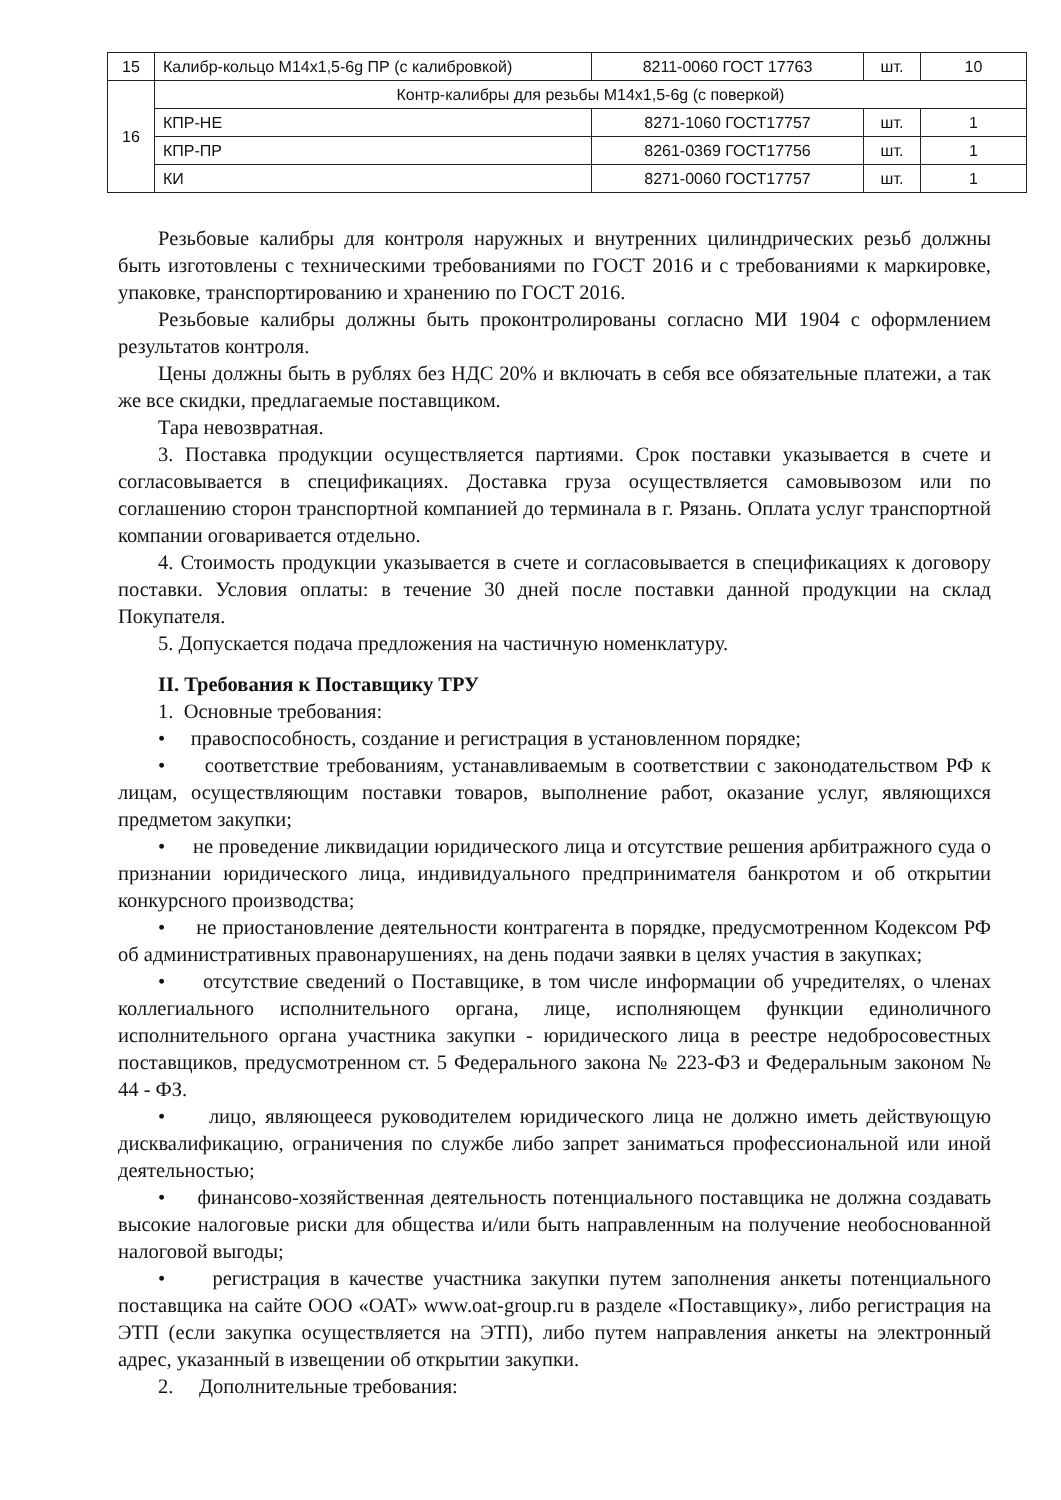| 15 | Калибр-кольцо М14х1,5-6g ПР (с калибровкой) | 8211-0060 ГОСТ 17763 | шт. | 10 |
| 16 | Контр-калибры для резьбы М14х1,5-6g (с поверкой) | | | |
| | КПР-НЕ | 8271-1060 ГОСТ17757 | шт. | 1 |
| | КПР-ПР | 8261-0369 ГОСТ17756 | шт. | 1 |
| | КИ | 8271-0060 ГОСТ17757 | шт. | 1 |
Резьбовые калибры для контроля наружных и внутренних цилиндрических резьб должны быть изготовлены с техническими требованиями по ГОСТ 2016 и с требованиями к маркировке, упаковке, транспортированию и хранению по ГОСТ 2016.
Резьбовые калибры должны быть проконтролированы согласно МИ 1904 с оформлением результатов контроля.
Цены должны быть в рублях без НДС 20% и включать в себя все обязательные платежи, а так же все скидки, предлагаемые поставщиком.
Тара невозвратная.
3. Поставка продукции осуществляется партиями. Срок поставки указывается в счете и согласовывается в спецификациях. Доставка груза осуществляется самовывозом или по соглашению сторон транспортной компанией до терминала в г. Рязань. Оплата услуг транспортной компании оговаривается отдельно.
4. Стоимость продукции указывается в счете и согласовывается в спецификациях к договору поставки. Условия оплаты: в течение 30 дней после поставки данной продукции на склад Покупателя.
5. Допускается подача предложения на частичную номенклатуру.
II. Требования к Поставщику ТРУ
1. Основные требования:
• правоспособность, создание и регистрация в установленном порядке;
• соответствие требованиям, устанавливаемым в соответствии с законодательством РФ к лицам, осуществляющим поставки товаров, выполнение работ, оказание услуг, являющихся предметом закупки;
• не проведение ликвидации юридического лица и отсутствие решения арбитражного суда о признании юридического лица, индивидуального предпринимателя банкротом и об открытии конкурсного производства;
• не приостановление деятельности контрагента в порядке, предусмотренном Кодексом РФ об административных правонарушениях, на день подачи заявки в целях участия в закупках;
• отсутствие сведений о Поставщике, в том числе информации об учредителях, о членах коллегиального исполнительного органа, лице, исполняющем функции единоличного исполнительного органа участника закупки - юридического лица в реестре недобросовестных поставщиков, предусмотренном ст. 5 Федерального закона № 223-ФЗ и Федеральным законом № 44 - ФЗ.
• лицо, являющееся руководителем юридического лица не должно иметь действующую дисквалификацию, ограничения по службе либо запрет заниматься профессиональной или иной деятельностью;
• финансово-хозяйственная деятельность потенциального поставщика не должна создавать высокие налоговые риски для общества и/или быть направленным на получение необоснованной налоговой выгоды;
• регистрация в качестве участника закупки путем заполнения анкеты потенциального поставщика на сайте ООО «ОАТ» www.oat-group.ru в разделе «Поставщику», либо регистрация на ЭТП (если закупка осуществляется на ЭТП), либо путем направления анкеты на электронный адрес, указанный в извещении об открытии закупки.
2. Дополнительные требования: